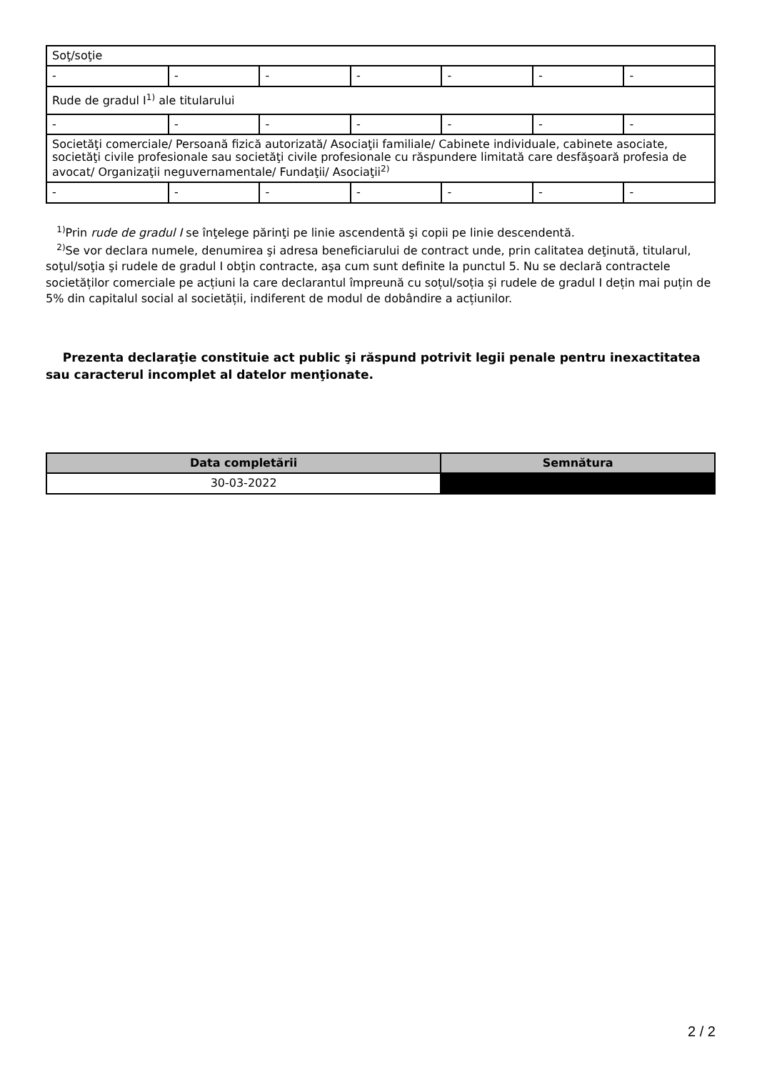| Soţ/soţie | | | | | | |
| - | - | - | - | - | - | - |
| Rude de gradul I<sup>1)</sup> ale titularului | | | | | | |
| - | - | - | - | - | - | - |
| Societăţi comerciale/ Persoană fizică autorizată/ Asociaţii familiale/ Cabinete individuale, cabinete asociate, societăţi civile profesionale sau societăţi civile profesionale cu răspundere limitată care desfăşoară profesia de avocat/ Organizaţii neguvernamentale/ Fundaţii/ Asociaţii<sup>2)</sup> | | | | | | |
| - | - | - | - | - | - | - |
<sup>1)</sup> Prin rude de gradul I se înţelege părinţi pe linie ascendentă şi copii pe linie descendentă.
<sup>2)</sup> Se vor declara numele, denumirea şi adresa beneficiarului de contract unde, prin calitatea deţinută, titularul, soţul/soţia şi rudele de gradul I obţin contracte, aşa cum sunt definite la punctul 5. Nu se declară contractele societăților comerciale pe acțiuni la care declarantul împreună cu soțul/soția și rudele de gradul I dețin mai puțin de 5% din capitalul social al societății, indiferent de modul de dobândire a acțiunilor.
Prezenta declaraţie constituie act public şi răspund potrivit legii penale pentru inexactitatea sau caracterul incomplet al datelor menţionate.
| Data completării | Semnătura |
| --- | --- |
| 30-03-2022 | |
2 / 2